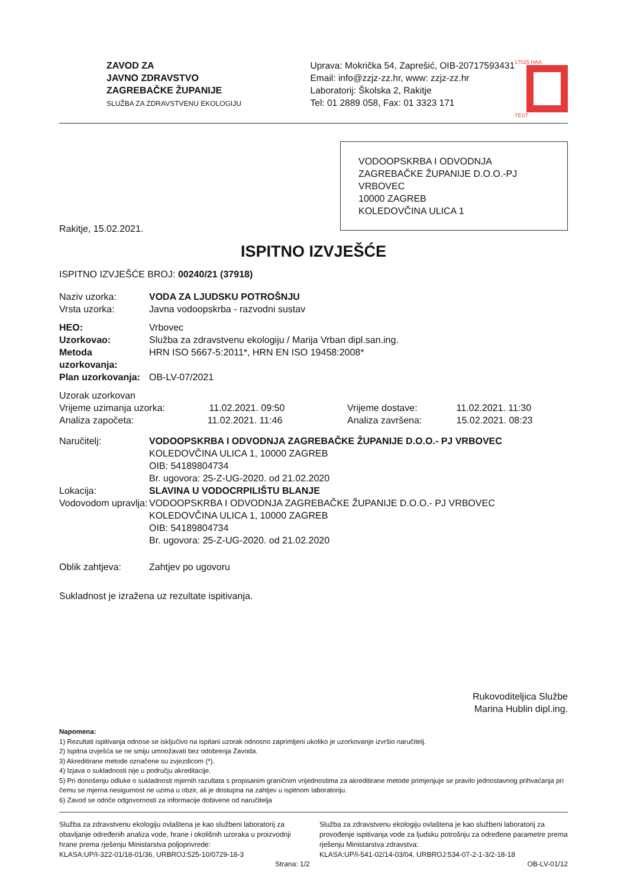ZAVOD ZA
JAVNO ZDRAVSTVO
ZAGREBAČKE ŽUPANIJE
SLUŽBA ZA ZDRAVSTVENU EKOLOGIJU
Uprava: Mokrička 54, Zaprešić, OIB-20717593431
Email: info@zzjz-zz.hr, www: zzjz-zz.hr
Laboratorij: Školska 2, Rakitje
Tel: 01 2889 058, Fax: 01 3323 171
17025 HAA
TEST
VODOOPSKRBA I ODVODNJA ZAGREBAČKE ŽUPANIJE D.O.O.-PJ VRBOVEC
10000 ZAGREB
KOLEDOVČINA ULICA 1
Rakitje, 15.02.2021.
ISPITNO IZVJEŠĆE
ISPITNO IZVJEŠĆE BROJ: 00240/21 (37918)
| Naziv uzorka: | VODA ZA LJUDSKU POTROŠNJU | | |
| Vrsta uzorka: | Javna vodoopskrba - razvodni sustav | | |
| HEO: | Vrbovec | | |
| Uzorkovao: | Služba za zdravstvenu ekologiju / Marija Vrban dipl.san.ing. | | |
| Metoda uzorkovanja: | HRN ISO 5667-5:2011*, HRN EN ISO 19458:2008* | | |
| Plan uzorkovanja: | OB-LV-07/2021 | | |
| Uzorak uzorkovan | | | |
| Vrijeme uzimanja uzorka: 11.02.2021. 09:50 | | Vrijeme dostave: | 11.02.2021. 11:30 |
| Analiza započeta: 11.02.2021. 11:46 | | Analiza završena: | 15.02.2021. 08:23 |
| Naručitelj: | VODOOPSKRBA I ODVODNJA ZAGREBAČKE ŽUPANIJE D.O.O.- PJ VRBOVEC KOLEDOVČINA ULICA 1, 10000 ZAGREB OIB: 54189804734 Br. ugovora: 25-Z-UG-2020. od 21.02.2020 | | |
| Lokacija: | SLAVINA U VODOCRPILIŠTU BLANJE | | |
| Vodovodom upravlja: | VODOOPSKRBA I ODVODNJA ZAGREBAČKE ŽUPANIJE D.O.O.- PJ VRBOVEC KOLEDOVČINA ULICA 1, 10000 ZAGREB OIB: 54189804734 Br. ugovora: 25-Z-UG-2020. od 21.02.2020 | | |
| Oblik zahtjeva: | Zahtjev po ugovoru | | |
Sukladnost je izražena uz rezultate ispitivanja.
Rukovoditeljica Službe
Marina Hublin dipl.ing.
Napomena:
1) Rezultati ispitivanja odnose se isključivo na ispitani uzorak odnosno zaprimljeni ukoliko je uzorkovanje izvršio naručitelj.
2) Ispitna izvješća se ne smiju umnožavati bez odobrenja Zavoda.
3) Akreditirane metode označene su zvjezdicom (*).
4) Izjava o sukladnosti nije u području akreditacije.
5) Pri donošenju odluke o sukladnosti mjernih razultata s propisanim graničnim vrijednostima za akreditirane metode primjenjuje se pravilo jednostavnog prihvaćanja pri čemu se mjerna nesigurnost ne uzima u obzir, ali je dostupna na zahtjev u ispitnom laboratoriju.
6) Zavod se odriče odgovornosti za informacije dobivene od naručitelja
Služba za zdravstvenu ekologiju ovlaštena je kao službeni laboratorij za obavljanje određenih analiza vode, hrane i okolišnih uzoraka u proizvodnji hrane prema rješenju Ministarstva poljoprivrede:
KLASA:UP/I-322-01/18-01/36, URBROJ:525-10/0729-18-3
Služba za zdravstvenu ekologiju ovlaštena je kao službeni laboratorij za provođenje ispitivanja vode za ljudsku potrošnju za određene parametre prema rješenju Ministarstva zdravstva:
KLASA:UP/I-541-02/14-03/04, URBROJ:534-07-2-1-3/2-18-18
Strana: 1/2 OB-LV-01/12